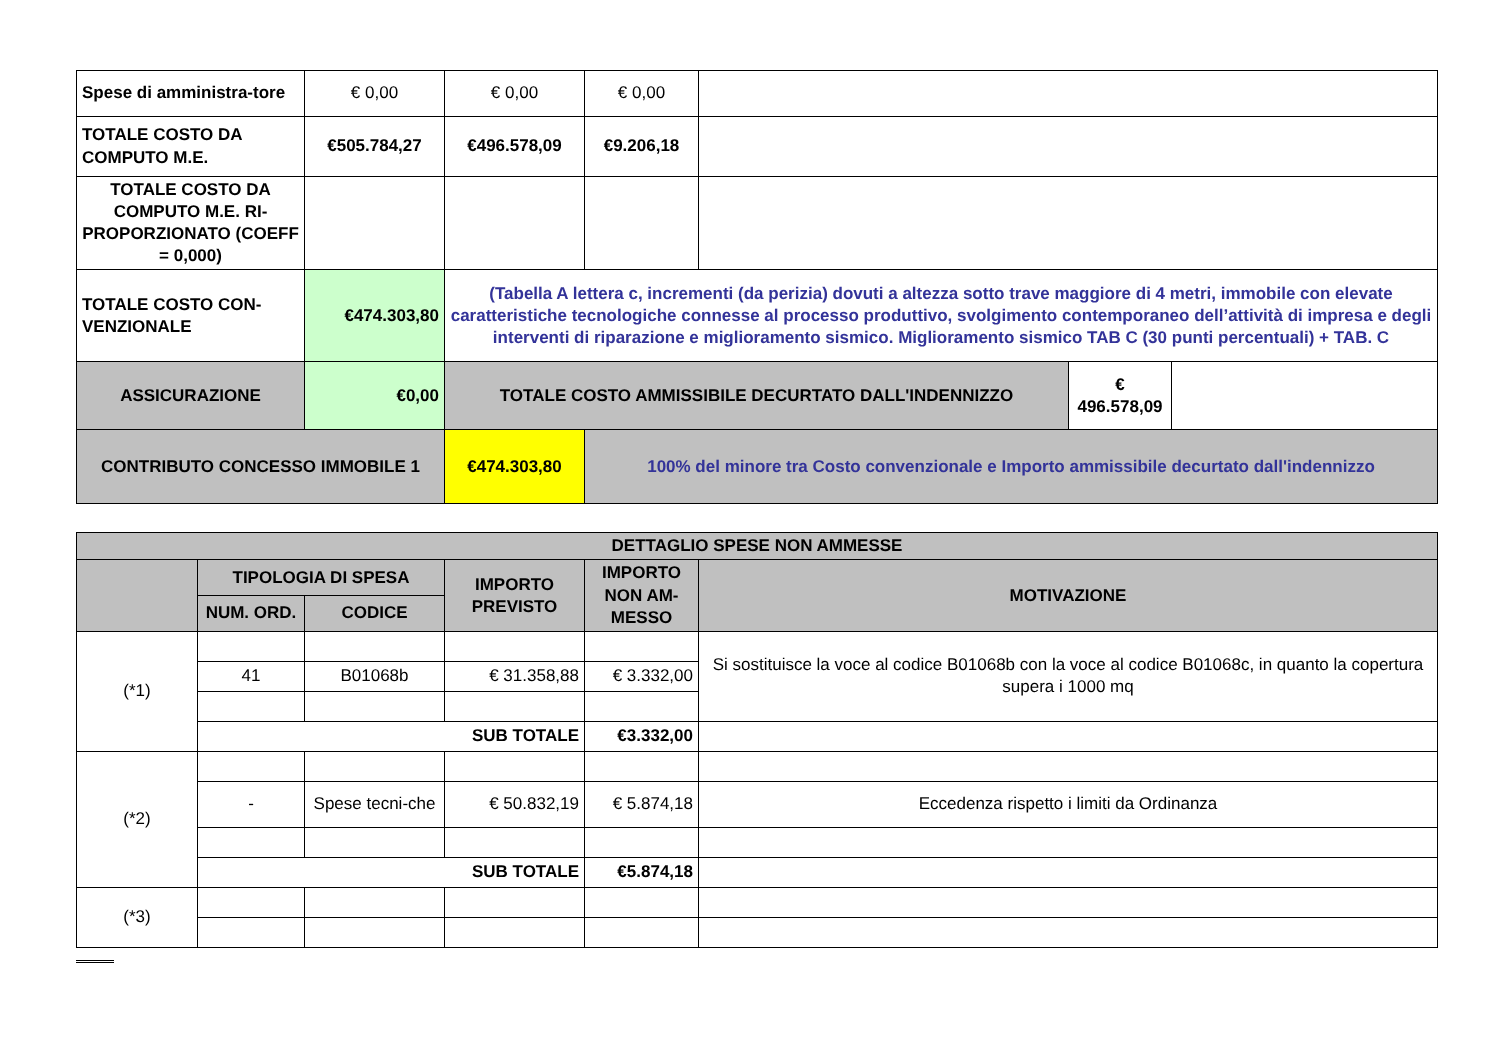| Spese di amministra-tore | € 0,00 | € 0,00 | € 0,00 | | | |
| TOTALE COSTO DA COMPUTO M.E. | €505.784,27 | €496.578,09 | €9.206,18 | | | |
| TOTALE COSTO DA COMPUTO M.E. RI-PROPORZIONATO (COEFF = 0,000) | | | | | | |
| TOTALE COSTO CON-VENZIONALE | €474.303,80 | (Tabella A lettera c, incrementi (da perizia) dovuti a altezza sotto trave maggiore di 4 metri, immobile con elevate caratteristiche tecnologiche connesse al processo produttivo, svolgimento contemporaneo dell’attività di impresa e degli interventi di riparazione e miglioramento sismico. Miglioramento sismico TAB C (30 punti percentuali) + TAB. C | | | | |
| ASSICURAZIONE | €0,00 | TOTALE COSTO AMMISSIBILE DECURTATO DALL'INDENNIZZO | | | € 496.578,09 | |
| CONTRIBUTO CONCESSO IMMOBILE 1 | | €474.303,80 | 100% del minore tra Costo convenzionale e Importo ammissibile decurtato dall'indennizzo | | | |
| DETTAGLIO SPESE NON AMMESSE | | | | | |
| | TIPOLOGIA DI SPESA | | IMPORTO PREVISTO | IMPORTO NON AM-MESSO | MOTIVAZIONE |
| | NUM. ORD. | CODICE | | | |
| (*1) | | | | | Si sostituisce la voce al codice B01068b con la voce al codice B01068c, in quanto la copertura supera i 1000 mq |
| | 41 | B01068b | € 31.358,88 | € 3.332,00 | |
| | SUB TOTALE | | | €3.332,00 | |
| (*2) | | | | | |
| | - | Spese tecni-che | € 50.832,19 | € 5.874,18 | Eccedenza rispetto i limiti da Ordinanza |
| | SUB TOTALE | | | €5.874,18 | |
| (*3) | | | | | |